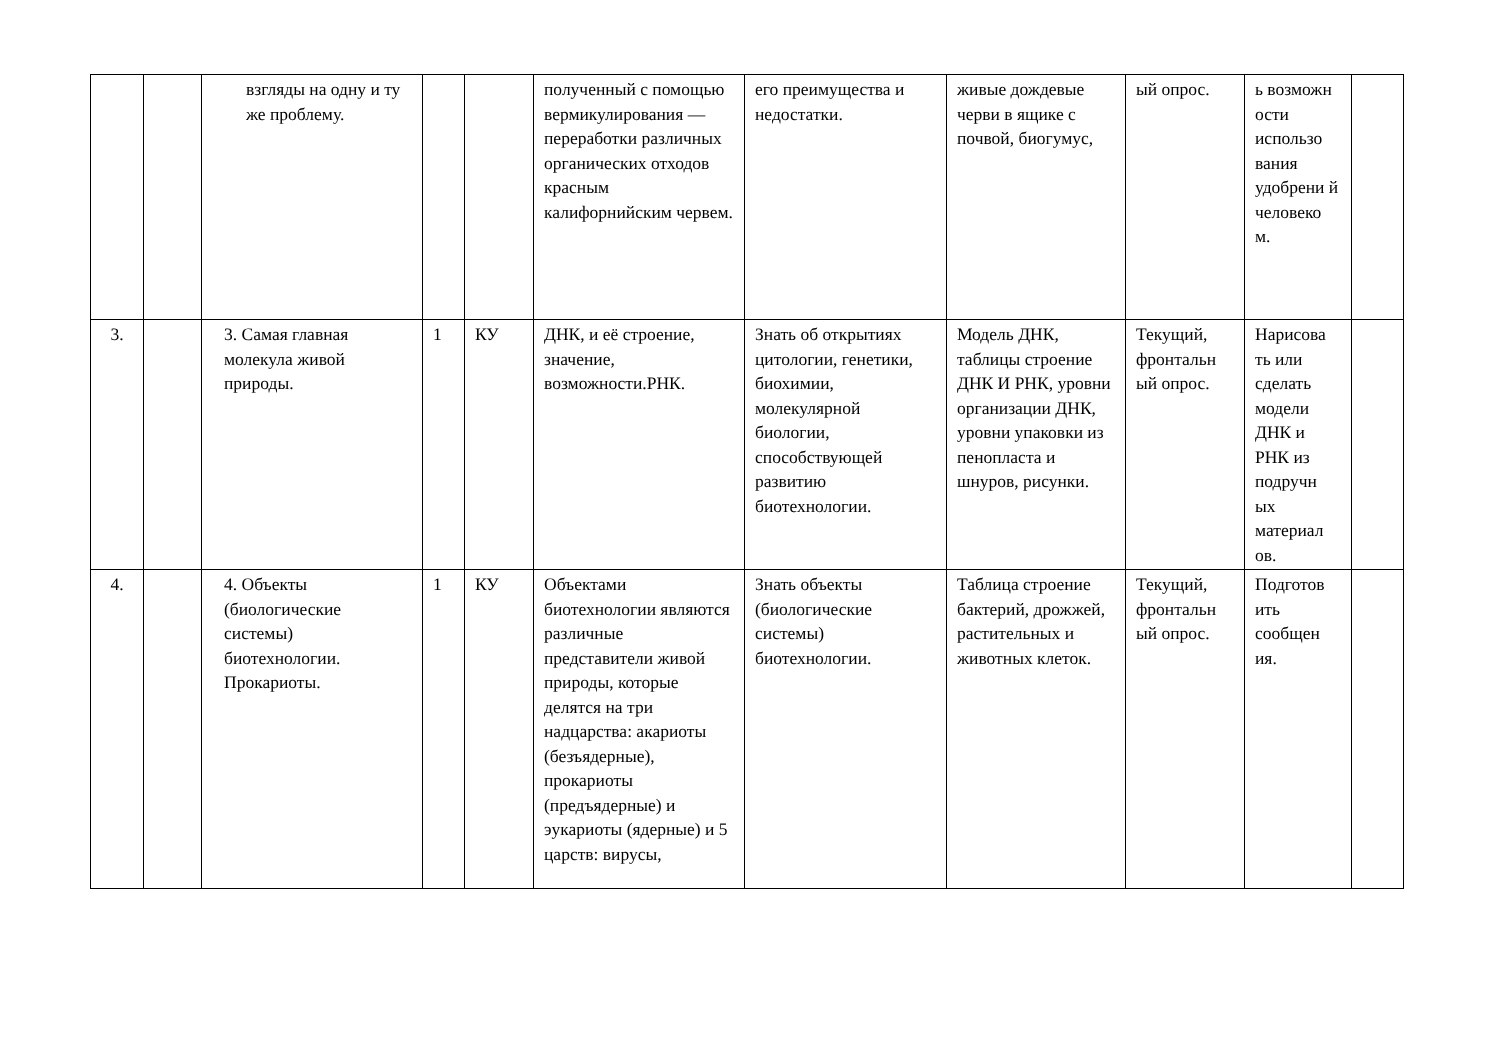| | | взгляды на одну и ту же проблему. | | | полученный с помощью вермикулирования — переработки различных органических отходов красным калифорнийским червем. | его преимущества и недостатки. | живые дождевые черви в ящике с почвой, биогумус, | ый опрос. | ь возможн ости использо вания удобрени й человеко м. | |
| 3. | | 3. Самая главная молекула живой природы. | 1 | КУ | ДНК, и её строение, значение, возможности.РНК. | Знать об открытиях цитологии, генетики, биохимии, молекулярной биологии, способствующей развитию биотехнологии. | Модель ДНК, таблицы строение ДНК И РНК, уровни организации ДНК, уровни упаковки из пенопласта и шнуров, рисунки. | Текущий, фронтальн ый опрос. | Нарисова ть или сделать модели ДНК и РНК из подручн ых материал ов. | |
| 4. | | 4. Объекты (биологические системы) биотехнологии. Прокариоты. | 1 | КУ | Объектами биотехнологии являются различные представители живой природы, которые делятся на три надцарства: акариоты (безъядерные), прокариоты (предъядерные) и эукариоты (ядерные) и 5 царств: вирусы, | Знать объекты (биологические системы) биотехнологии. | Таблица строение бактерий, дрожжей, растительных и животных клеток. | Текущий, фронтальн ый опрос. | Подготов ить сообщен ия. | |